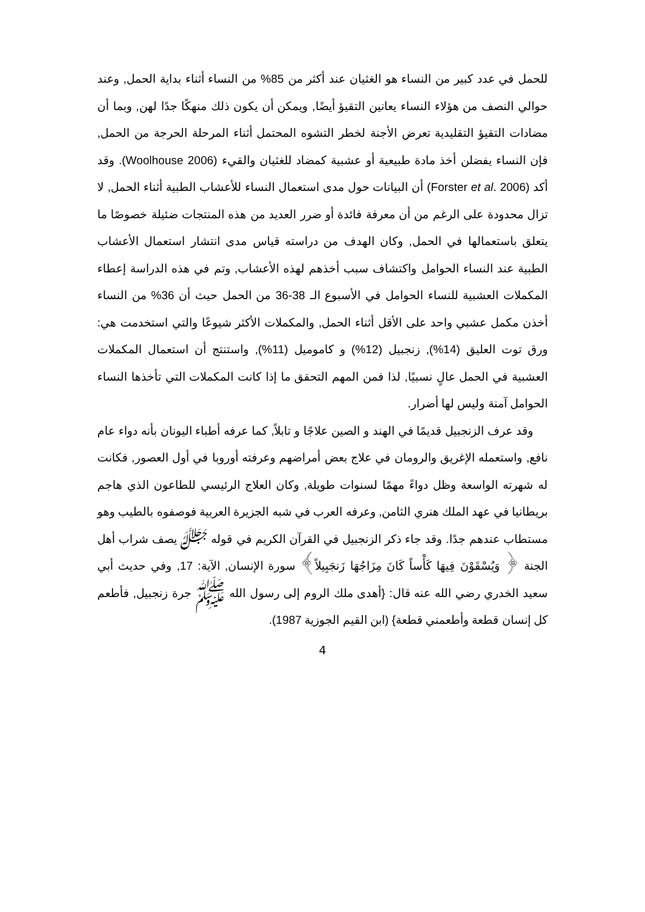للحمل في عدد كبير من النساء هو الغثيان عند أكثر من 85% من النساء أثناء بداية الحمل, وعند حوالي النصف من هؤلاء النساء يعانين التقيؤ أيضًا, ويمكن أن يكون ذلك منهكًا جدًا لهن, وبما أن مضادات التقيؤ التقليدية تعرض الأجنة لخطر التشوه المحتمل أثناء المرحلة الحرجة من الحمل, فإن النساء يفضلن أخذ مادة طبيعية أو عشبية كمضاد للغثيان والقيء (Woolhouse 2006). وقد أكد (Forster et al. 2006) أن البيانات حول مدى استعمال النساء للأعشاب الطبية أثناء الحمل, لا تزال محدودة على الرغم من أن معرفة فائدة أو ضرر العديد من هذه المنتجات ضئيلة خصوصًا ما يتعلق باستعمالها في الحمل, وكان الهدف من دراسته قياس مدى انتشار استعمال الأعشاب الطبية عند النساء الحوامل واكتشاف سبب أخذهم لهذه الأعشاب, وتم في هذه الدراسة إعطاء المكملات العشبية للنساء الحوامل في الأسبوع الـ 38-36 من الحمل حيث أن 36% من النساء أخذن مكمل عشبي واحد على الأقل أثناء الحمل, والمكملات الأكثر شيوعًا والتي استخدمت هي: ورق توت العليق (14%), زنجبيل (12%) و كاموميل (11%), واستنتج أن استعمال المكملات العشبية في الحمل عالٍ نسبيًا, لذا فمن المهم التحقق ما إذا كانت المكملات التي تأخذها النساء الحوامل آمنة وليس لها أضرار.
وقد عرف الزنجبيل قديمًا في الهند و الصين علاجًا و تابلاً, كما عرفه أطباء اليونان بأنه دواء عام نافع, واستعمله الإغريق والرومان في علاج بعض أمراضهم وعرفته أوروبا في أول العصور, فكانت له شهرته الواسعة وظل دواءً مهمًا لسنوات طويلة, وكان العلاج الرئيسي للطاعون الذي هاجم بريطانيا في عهد الملك هنري الثامن, وعرفه العرب في شبه الجزيرة العربية فوصفوه بالطيب وهو مستطاب عندهم جدًا. وقد جاء ذكر الزنجبيل في القرآن الكريم في قوله ﷻ يصف شراب أهل الجنة ﴿ وَيُسْقَوْنَ فِيهَا كَأْساً كَانَ مِزَاجُهَا زَنجَبِيلاً﴾ سورة الإنسان, الآية: 17, وفي حديث أبي سعيد الخدري رضي الله عنه قال: {أهدى ملك الروم إلى رسول الله ﷺ جرة زنجبيل, فأطعم كل إنسان قطعة وأطعمني قطعة} (ابن القيم الجوزية 1987).
4